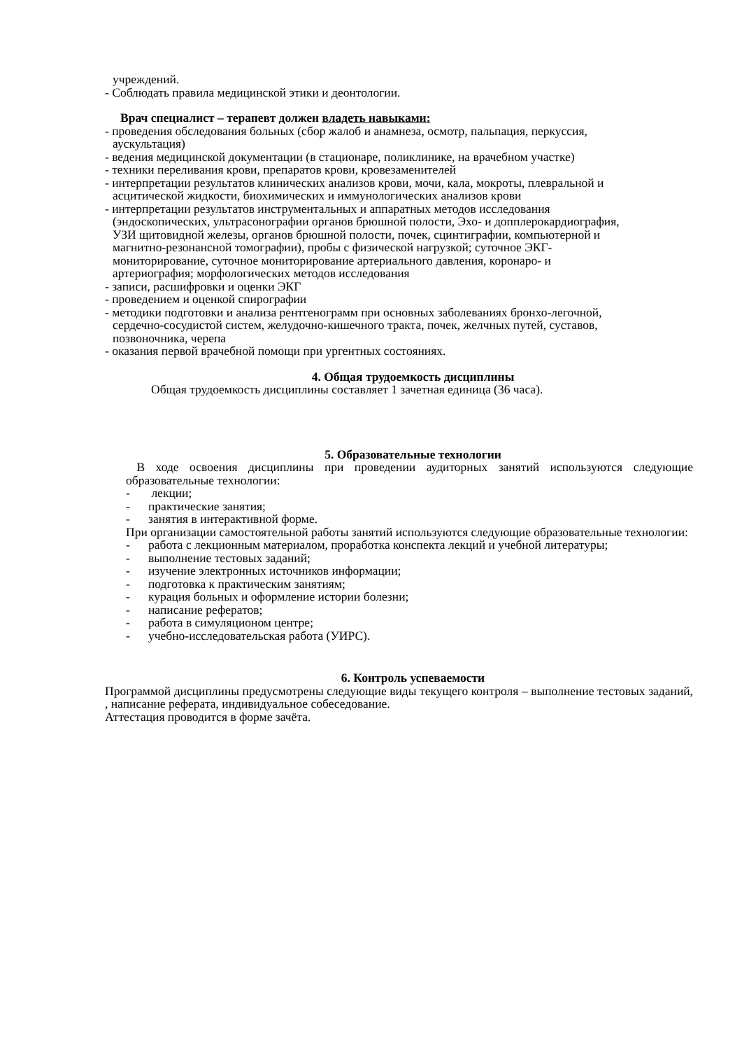учреждений.
- Соблюдать правила медицинской этики и деонтологии.
Врач специалист – терапевт должен владеть навыками:
- проведения обследования больных (сбор жалоб и анамнеза, осмотр, пальпация, перкуссия,
аускультация)
- ведения медицинской документации (в стационаре, поликлинике, на врачебном участке)
- техники переливания крови, препаратов крови, кровезаменителей
- интерпретации результатов клинических анализов крови, мочи, кала, мокроты, плевральной и
асцитической жидкости, биохимических и иммунологических анализов крови
- интерпретации результатов инструментальных и аппаратных методов исследования
(эндоскопических, ультрасонографии органов брюшной полости, Эхо- и допплерокардиография,
УЗИ щитовидной железы, органов брюшной полости, почек, сцинтиграфии, компьютерной и
магнитно-резонансной томографии), пробы с физической нагрузкой; суточное ЭКГ-
мониторирование, суточное мониторирование артериального давления, коронаро- и
артериография; морфологических методов исследования
- записи, расшифровки и оценки ЭКГ
- проведением и оценкой спирографии
- методики подготовки и анализа рентгенограмм при основных заболеваниях бронхо-легочной,
сердечно-сосудистой систем, желудочно-кишечного тракта, почек, желчных путей, суставов,
позвоночника, черепа
- оказания первой врачебной помощи при ургентных состояниях.
4. Общая трудоемкость дисциплины
Общая трудоемкость дисциплины составляет 1 зачетная единица (36 часа).
5. Образовательные технологии
В ходе освоения дисциплины при проведении аудиторных занятий используются следующие образовательные технологии:
- лекции;
- практические занятия;
- занятия в интерактивной форме.
При организации самостоятельной работы занятий используются следующие образовательные технологии:
- работа с лекционным материалом, проработка конспекта лекций и учебной литературы;
- выполнение тестовых заданий;
- изучение электронных источников информации;
- подготовка к практическим занятиям;
- курация больных и оформление истории болезни;
- написание рефератов;
- работа в симуляционом центре;
- учебно-исследовательская работа (УИРС).
6. Контроль успеваемости
Программой дисциплины предусмотрены следующие виды текущего контроля – выполнение тестовых заданий, , написание реферата, индивидуальное собеседование.
Аттестация проводится в форме зачёта.